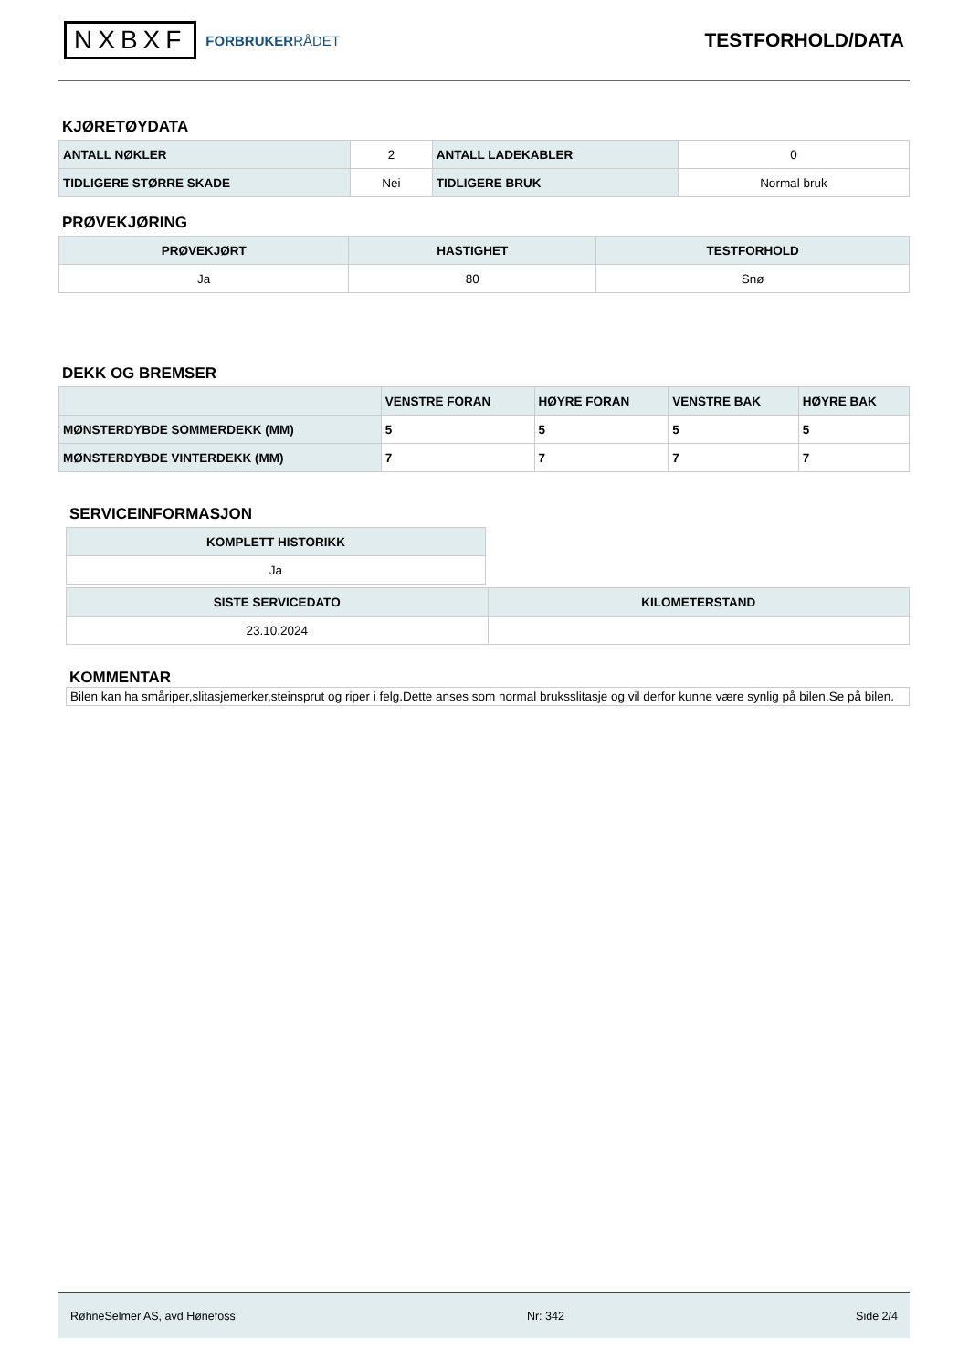NXBXF
FORBRUKERRÅDET
TESTFORHOLD/DATA
KJØRETØYDATA
| ANTALL NØKLER | 2 | ANTALL LADEKABLER | 0 |
| TIDLIGERE STØRRE SKADE | Nei | TIDLIGERE BRUK | Normal bruk |
PRØVEKJØRING
| PRØVEKJØRT | HASTIGHET | TESTFORHOLD |
| --- | --- | --- |
| Ja | 80 | Snø |
DEKK OG BREMSER
| | VENSTRE FORAN | HØYRE FORAN | VENSTRE BAK | HØYRE BAK |
| --- | --- | --- | --- | --- |
| MØNSTERDYBDE SOMMERDEKK (MM) | 5 | 5 | 5 | 5 |
| MØNSTERDYBDE VINTERDEKK (MM) | 7 | 7 | 7 | 7 |
SERVICEINFORMASJON
| KOMPLETT HISTORIKK |
| --- |
| Ja |
| SISTE SERVICEDATO | KILOMETERSTAND |
| --- | --- |
| 23.10.2024 | |
KOMMENTAR
Bilen kan ha småriper,slitasjemerker,steinsprut og riper i felg.Dette anses som normal bruksslitasje og vil derfor kunne være synlig på bilen.Se på bilen.
RøhneSelmer AS, avd Hønefoss Nr: 342 Side 2/4